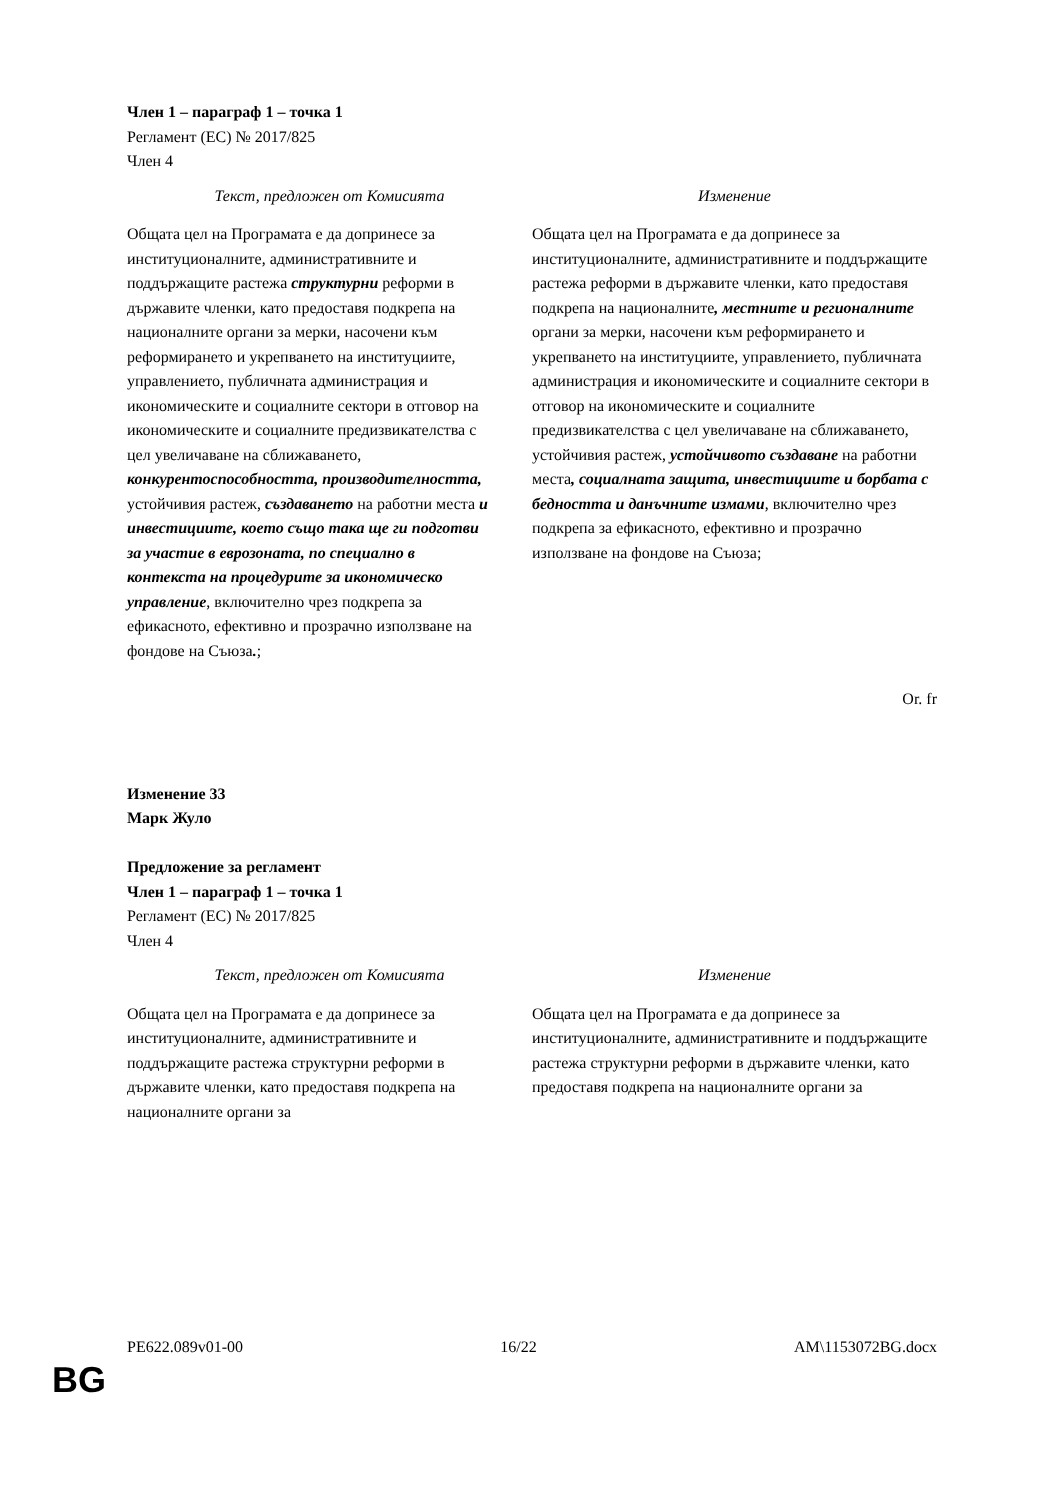Член 1 – параграф 1 – точка 1
Регламент (ЕС) № 2017/825
Член 4
| Текст, предложен от Комисията | Изменение |
| --- | --- |
| Общата цел на Програмата е да допринесе за институционалните, административните и поддържащите растежа структурни реформи в държавите членки, като предоставя подкрепа на националните органи за мерки, насочени към реформирането и укрепването на институциите, управлението, публичната администрация и икономическите и социалните сектори в отговор на икономическите и социалните предизвикателства с цел увеличаване на сближаването, конкурентоспособността, производителността, устойчивия растеж, създаването на работни места и инвестициите, което също така ще ги подготви за участие в еврозоната, по специално в контекста на процедурите за икономическо управление , включително чрез подкрепа за ефикасното, ефективно и прозрачно използване на фондове на Съюза . ; | Общата цел на Програмата е да допринесе за институционалните, административните и поддържащите растежа реформи в държавите членки, като предоставя подкрепа на националните , местните и регионалните органи за мерки, насочени към реформирането и укрепването на институциите, управлението, публичната администрация и икономическите и социалните сектори в отговор на икономическите и социалните предизвикателства с цел увеличаване на сближаването, устойчивия растеж, устойчивото създаване на работни места , социалната защита, инвестициите и борбата с бедността и данъчните измами , включително чрез подкрепа за ефикасното, ефективно и прозрачно използване на фондове на Съюза; |
Or. fr
Изменение 33
Марк Жуло
Предложение за регламент
Член 1 – параграф 1 – точка 1
Регламент (ЕС) № 2017/825
Член 4
| Текст, предложен от Комисията | Изменение |
| --- | --- |
| Общата цел на Програмата е да допринесе за институционалните, административните и поддържащите растежа структурни реформи в държавите членки, като предоставя подкрепа на националните органи за | Общата цел на Програмата е да допринесе за институционалните, административните и поддържащите растежа структурни реформи в държавите членки, като предоставя подкрепа на националните органи за |
PE622.089v01-00 16/22 AM\1153072BG.docx
BG